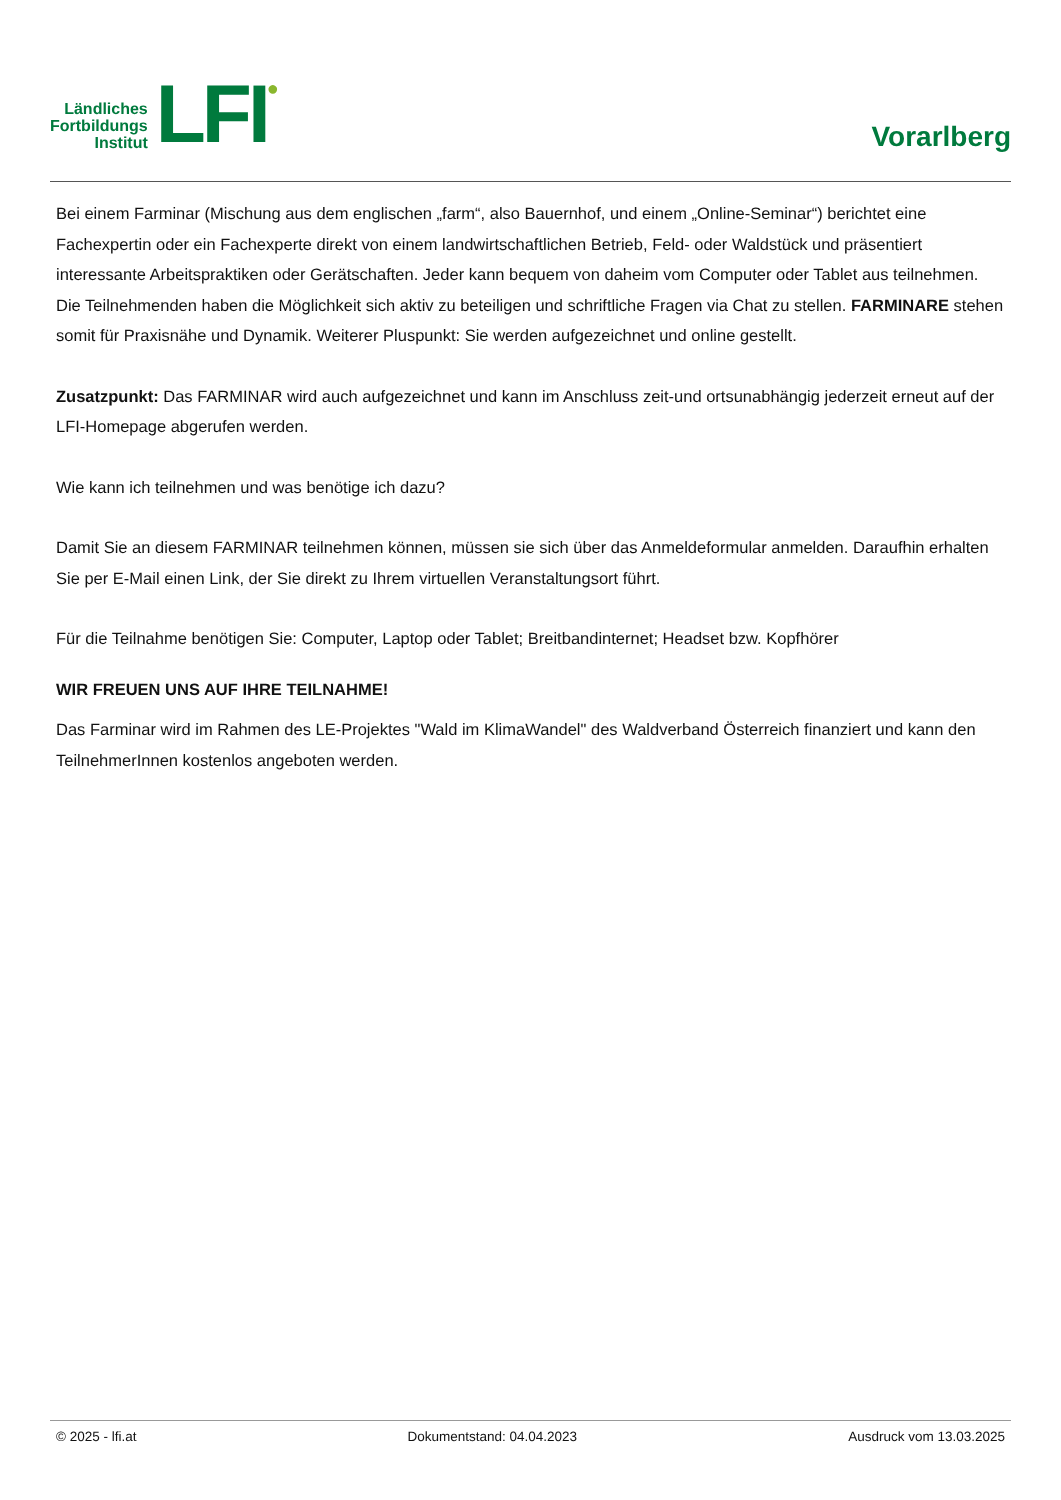Ländliches
Fortbildungs
Institut
LFI
●
Vorarlberg
Bei einem Farminar (Mischung aus dem englischen „farm“, also Bauernhof, und einem „Online-Seminar“) berichtet eine Fachexpertin oder ein Fachexperte direkt von einem landwirtschaftlichen Betrieb, Feld- oder Waldstück und präsentiert interessante Arbeitspraktiken oder Gerätschaften. Jeder kann bequem von daheim vom Computer oder Tablet aus teilnehmen. Die Teilnehmenden haben die Möglichkeit sich aktiv zu beteiligen und schriftliche Fragen via Chat zu stellen. FARMINARE stehen somit für Praxisnähe und Dynamik. Weiterer Pluspunkt: Sie werden aufgezeichnet und online gestellt.
Zusatzpunkt: Das FARMINAR wird auch aufgezeichnet und kann im Anschluss zeit-und ortsunabhängig jederzeit erneut auf der LFI-Homepage abgerufen werden.
Wie kann ich teilnehmen und was benötige ich dazu?
Damit Sie an diesem FARMINAR teilnehmen können, müssen sie sich über das Anmeldeformular anmelden. Daraufhin erhalten Sie per E-Mail einen Link, der Sie direkt zu Ihrem virtuellen Veranstaltungsort führt.
Für die Teilnahme benötigen Sie: Computer, Laptop oder Tablet; Breitbandinternet; Headset bzw. Kopfhörer
WIR FREUEN UNS AUF IHRE TEILNAHME!
Das Farminar wird im Rahmen des LE-Projektes "Wald im KlimaWandel" des Waldverband Österreich finanziert und kann den TeilnehmerInnen kostenlos angeboten werden.
© 2025 - lfi.at Dokumentstand: 04.04.2023 Ausdruck vom 13.03.2025